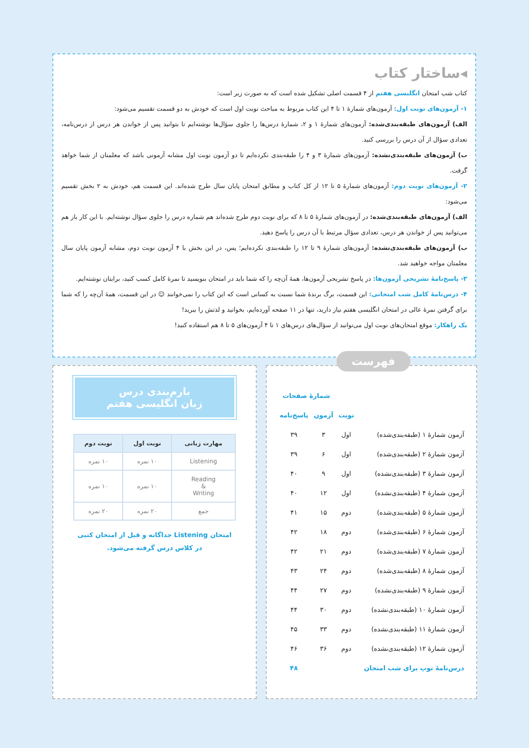◂ساختار کتاب
کتاب شب امتحان انگلیسی هفتم از ۴ قسمت اصلی تشکیل شده است که به صورت زیر است:
۱- آزمون‌های نوبت اول: آزمون‌های شمارهٔ ۱ تا ۴ این کتاب مربوط به مباحث نوبت اول است که خودش به دو قسمت تقسیم می‌شود:
الف) آزمون‌های طبقه‌بندی‌شده: آزمون‌های شمارهٔ ۱ و ۲، شمارهٔ درس‌ها را جلوی سؤال‌ها نوشته‌ایم تا بتوانید پس از خواندن هر درس از درس‌نامه، تعدادی سؤال از آن درس را بررسی کنید.
ب) آزمون‌های طبقه‌بندی‌نشده: آزمون‌های شمارهٔ ۳ و ۴ را طبقه‌بندی نکرده‌ایم تا دو آزمون نوبت اول مشابه آزمونی باشد که معلمتان از شما خواهد گرفت.
۲- آزمون‌های نوبت دوم: آزمون‌های شمارهٔ ۵ تا ۱۲ از کل کتاب و مطابق امتحان پایان سال طرح شده‌اند. این قسمت هم، خودش به ۲ بخش تقسیم می‌شود:
الف) آزمون‌های طبقه‌بندی‌شده: در آزمون‌های شمارهٔ ۵ تا ۸ که برای نوبت دوم طرح شده‌اند هم شماره درس را جلوی سؤال نوشته‌ایم. با این کار باز هم می‌توانید پس از خواندن هر درس، تعدادی سؤال مرتبط با آن درس را پاسخ دهید.
ب) آزمون‌های طبقه‌بندی‌نشده: آزمون‌های شمارهٔ ۹ تا ۱۲ را طبقه‌بندی نکرده‌ایم؛ پس، در این بخش با ۴ آزمون نوبت دوم، مشابه آزمون پایان سال معلمتان مواجه خواهید شد.
۳- پاسخ‌نامهٔ تشریحی آزمون‌ها: در پاسخ تشریحی آزمون‌ها، همهٔ آن‌چه را که شما باید در امتحان بنویسید تا نمرهٔ کامل کسب کنید، برایتان نوشته‌ایم.
۴- درس‌نامهٔ کامل شب امتحانی: این قسمت، برگ برندهٔ شما نسبت به کسانی است که این کتاب را نمی‌خوانند ☺ در این قسمت، همهٔ آن‌چه را که شما برای گرفتن نمرهٔ عالی در امتحان انگلیسی هفتم نیاز دارید، تنها در ۱۱ صفحه آورده‌ایم، بخوانید و لذتش را ببرید!
یک راهکار: موقع امتحان‌های نوبت اول می‌توانید از سؤال‌های درس‌های ۱ تا ۴ آزمون‌های ۵ تا ۸ هم استفاده کنید!
فهرست
| | | شمارهٔ صفحات | |
| --- | --- | --- | --- |
| | نوبت | آزمون | پاسخ‌نامه |
| آزمون شمارهٔ ۱ (طبقه‌بندی‌شده) | اول | ۳ | ۳۹ |
| آزمون شمارهٔ ۲ (طبقه‌بندی‌شده) | اول | ۶ | ۳۹ |
| آزمون شمارهٔ ۳ (طبقه‌بندی‌نشده) | اول | ۹ | ۴۰ |
| آزمون شمارهٔ ۴ (طبقه‌بندی‌نشده) | اول | ۱۲ | ۴۰ |
| آزمون شمارهٔ ۵ (طبقه‌بندی‌شده) | دوم | ۱۵ | ۴۱ |
| آزمون شمارهٔ ۶ (طبقه‌بندی‌شده) | دوم | ۱۸ | ۴۲ |
| آزمون شمارهٔ ۷ (طبقه‌بندی‌شده) | دوم | ۲۱ | ۴۲ |
| آزمون شمارهٔ ۸ (طبقه‌بندی‌شده) | دوم | ۲۴ | ۴۳ |
| آزمون شمارهٔ ۹ (طبقه‌بندی‌نشده) | دوم | ۲۷ | ۴۴ |
| آزمون شمارهٔ ۱۰ (طبقه‌بندی‌نشده) | دوم | ۳۰ | ۴۴ |
| آزمون شمارهٔ ۱۱ (طبقه‌بندی‌نشده) | دوم | ۳۳ | ۴۵ |
| آزمون شمارهٔ ۱۲ (طبقه‌بندی‌نشده) | دوم | ۳۶ | ۴۶ |
| درس‌نامهٔ توپ برای شب امتحان | | | ۴۸ |
بارم‌بندی درس
زبان انگلیسی هفتم
| مهارت زبانی | نوبت اول | نوبت دوم |
| --- | --- | --- |
| Listening | ۱۰ نمره | ۱۰ نمره |
| Reading & Writing | ۱۰ نمره | ۱۰ نمره |
| جمع | ۲۰ نمره | ۲۰ نمره |
امتحان Listening جداگانه و قبل از امتحان کتبی
در کلاس درس گرفته می‌شود.